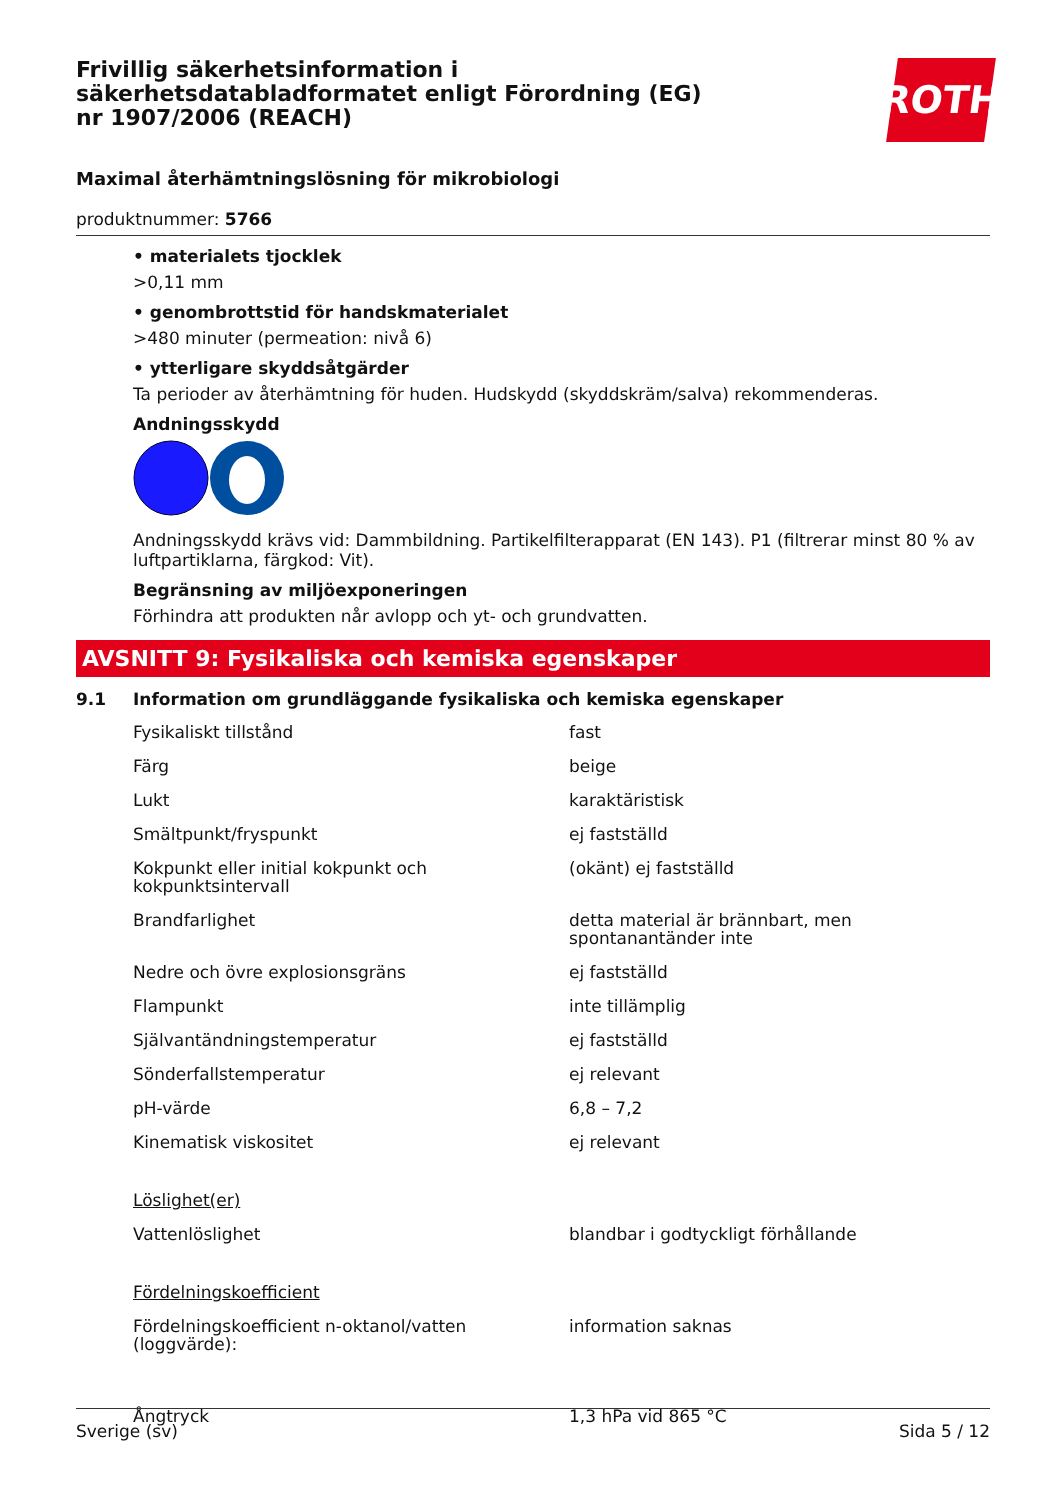Frivillig säkerhetsinformation i säkerhetsdatabladformatet enligt Förordning (EG) nr 1907/2006 (REACH)
ROTH
Maximal återhämtningslösning för mikrobiologi
produktnummer: 5766
• materialets tjocklek
>0,11 mm
• genombrottstid för handskmaterialet
>480 minuter (permeation: nivå 6)
• ytterligare skyddsåtgärder
Ta perioder av återhämtning för huden. Hudskydd (skyddskräm/salva) rekommenderas.
Andningsskydd
Andningsskydd krävs vid: Dammbildning. Partikelfilterapparat (EN 143). P1 (filtrerar minst 80 % av luftpartiklarna, färgkod: Vit).
Begränsning av miljöexponeringen
Förhindra att produkten når avlopp och yt- och grundvatten.
AVSNITT 9: Fysikaliska och kemiska egenskaper
9.1 Information om grundläggande fysikaliska och kemiska egenskaper
| Fysikaliskt tillstånd | fast |
| Färg | beige |
| Lukt | karaktäristisk |
| Smältpunkt/fryspunkt | ej fastställd |
| Kokpunkt eller initial kokpunkt och kokpunktsintervall | (okänt) ej fastställd |
| Brandfarlighet | detta material är brännbart, men spontanantänder inte |
| Nedre och övre explosionsgräns | ej fastställd |
| Flampunkt | inte tillämplig |
| Självantändningstemperatur | ej fastställd |
| Sönderfallstemperatur | ej relevant |
| pH-värde | 6,8 – 7,2 |
| Kinematisk viskositet | ej relevant |
| Löslighet(er) | |
| Vattenlöslighet | blandbar i godtyckligt förhållande |
| Fördelningskoefficient | |
| Fördelningskoefficient n-oktanol/vatten (loggvärde): | information saknas |
| Ångtryck | 1,3 hPa vid 865 °C |
Sverige (sv) Sida 5 / 12